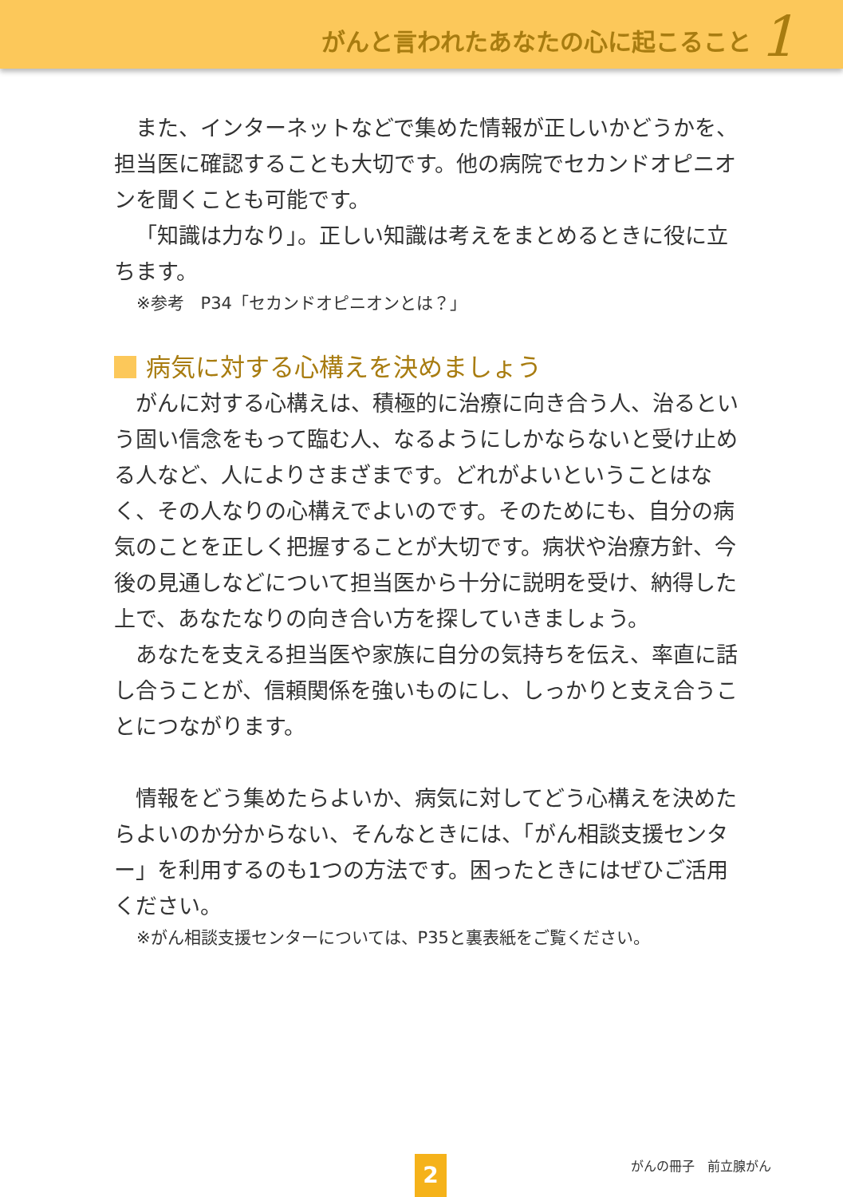がんと言われたあなたの心に起こること
1
また、インターネットなどで集めた情報が正しいかどうかを、担当医に確認することも大切です。他の病院でセカンドオピニオンを聞くことも可能です。
「知識は力なり」。正しい知識は考えをまとめるときに役に立ちます。
※参考　P34「セカンドオピニオンとは？」
病気に対する心構えを決めましょう
がんに対する心構えは、積極的に治療に向き合う人、治るという固い信念をもって臨む人、なるようにしかならないと受け止める人など、人によりさまざまです。どれがよいということはなく、その人なりの心構えでよいのです。そのためにも、自分の病気のことを正しく把握することが大切です。病状や治療方針、今後の見通しなどについて担当医から十分に説明を受け、納得した上で、あなたなりの向き合い方を探していきましょう。
あなたを支える担当医や家族に自分の気持ちを伝え、率直に話し合うことが、信頼関係を強いものにし、しっかりと支え合うことにつながります。
情報をどう集めたらよいか、病気に対してどう心構えを決めたらよいのか分からない、そんなときには、「がん相談支援センター」を利用するのも1つの方法です。困ったときにはぜひご活用ください。
※がん相談支援センターについては、P35と裏表紙をご覧ください。
がんの冊子　前立腺がん
2